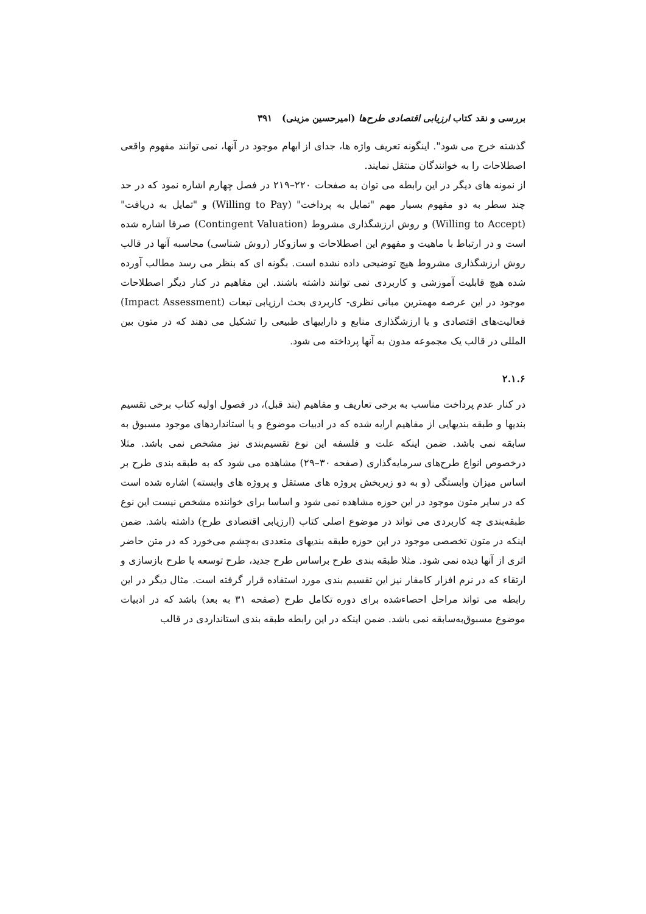بررسی و نقد کتاب ارزیابی اقتصادی طرح‌ها (امیرحسین مزینی) ۳۹۱
گذشته خرج می شود". اینگونه تعریف واژه ها، جدای از ابهام موجود در آنها، نمی توانند مفهوم واقعی اصطلاحات را به خوانندگان منتقل نمایند.
از نمونه های دیگر در این رابطه می توان به صفحات ۲۲۰–۲۱۹ در فصل چهارم اشاره نمود که در حد چند سطر به دو مفهوم بسیار مهم "تمایل به پرداخت" (Willing to Pay) و "تمایل به دریافت" (Willing to Accept) و روش ارزشگذاری مشروط (Contingent Valuation) صرفا اشاره شده است و در ارتباط با ماهیت و مفهوم این اصطلاحات و سازوکار (روش شناسی) محاسبه آنها در قالب روش ارزشگذاری مشروط هیچ توضیحی داده نشده است. بگونه ای که بنظر می رسد مطالب آورده شده هیچ قابلیت آموزشی و کاربردی نمی توانند داشته باشند. این مفاهیم در کنار دیگر اصطلاحات موجود در این عرصه مهمترین مبانی نظری- کاربردی بحث ارزیابی تبعات (Impact Assessment) فعالیت‌های اقتصادی و یا ارزشگذاری منابع و داراییهای طبیعی را تشکیل می دهند که در متون بین المللی در قالب یک مجموعه مدون به آنها پرداخته می شود.
۲.۱.۶
در کنار عدم پرداخت مناسب به برخی تعاریف و مفاهیم (بند قبل)، در فصول اولیه کتاب برخی تقسیم بندیها و طبقه بندیهایی از مفاهیم ارایه شده که در ادبیات موضوع و یا استانداردهای موجود مسبوق به سابقه نمی باشد. ضمن اینکه علت و فلسفه این نوع تقسیم‌بندی نیز مشخص نمی باشد. مثلا درخصوص انواع طرح‌های سرمایه‌گذاری (صفحه ۳۰–۲۹) مشاهده می شود که به طبقه بندی طرح بر اساس میزان وابستگی (و به دو زیربخش پروژه های مستقل و پروژه های وابسته) اشاره شده است که در سایر متون موجود در این حوزه مشاهده نمی شود و اساسا برای خواننده مشخص نیست این نوع طبقه‌بندی چه کاربردی می تواند در موضوع اصلی کتاب (ارزیابی اقتصادی طرح) داشته باشد. ضمن اینکه در متون تخصصی موجود در این حوزه طبقه بندیهای متعددی به‌چشم می‌خورد که در متن حاضر اثری از آنها دیده نمی شود. مثلا طبقه بندی طرح براساس طرح جدید، طرح توسعه یا طرح بازسازی و ارتقاء که در نرم افزار کامفار نیز این تقسیم بندی مورد استفاده قرار گرفته است. مثال دیگر در این رابطه می تواند مراحل احصاءشده برای دوره تکامل طرح (صفحه ۳۱ به بعد) باشد که در ادبیات موضوع مسبوق‌به‌سابقه نمی باشد. ضمن اینکه در این رابطه طبقه بندی استانداردی در قالب